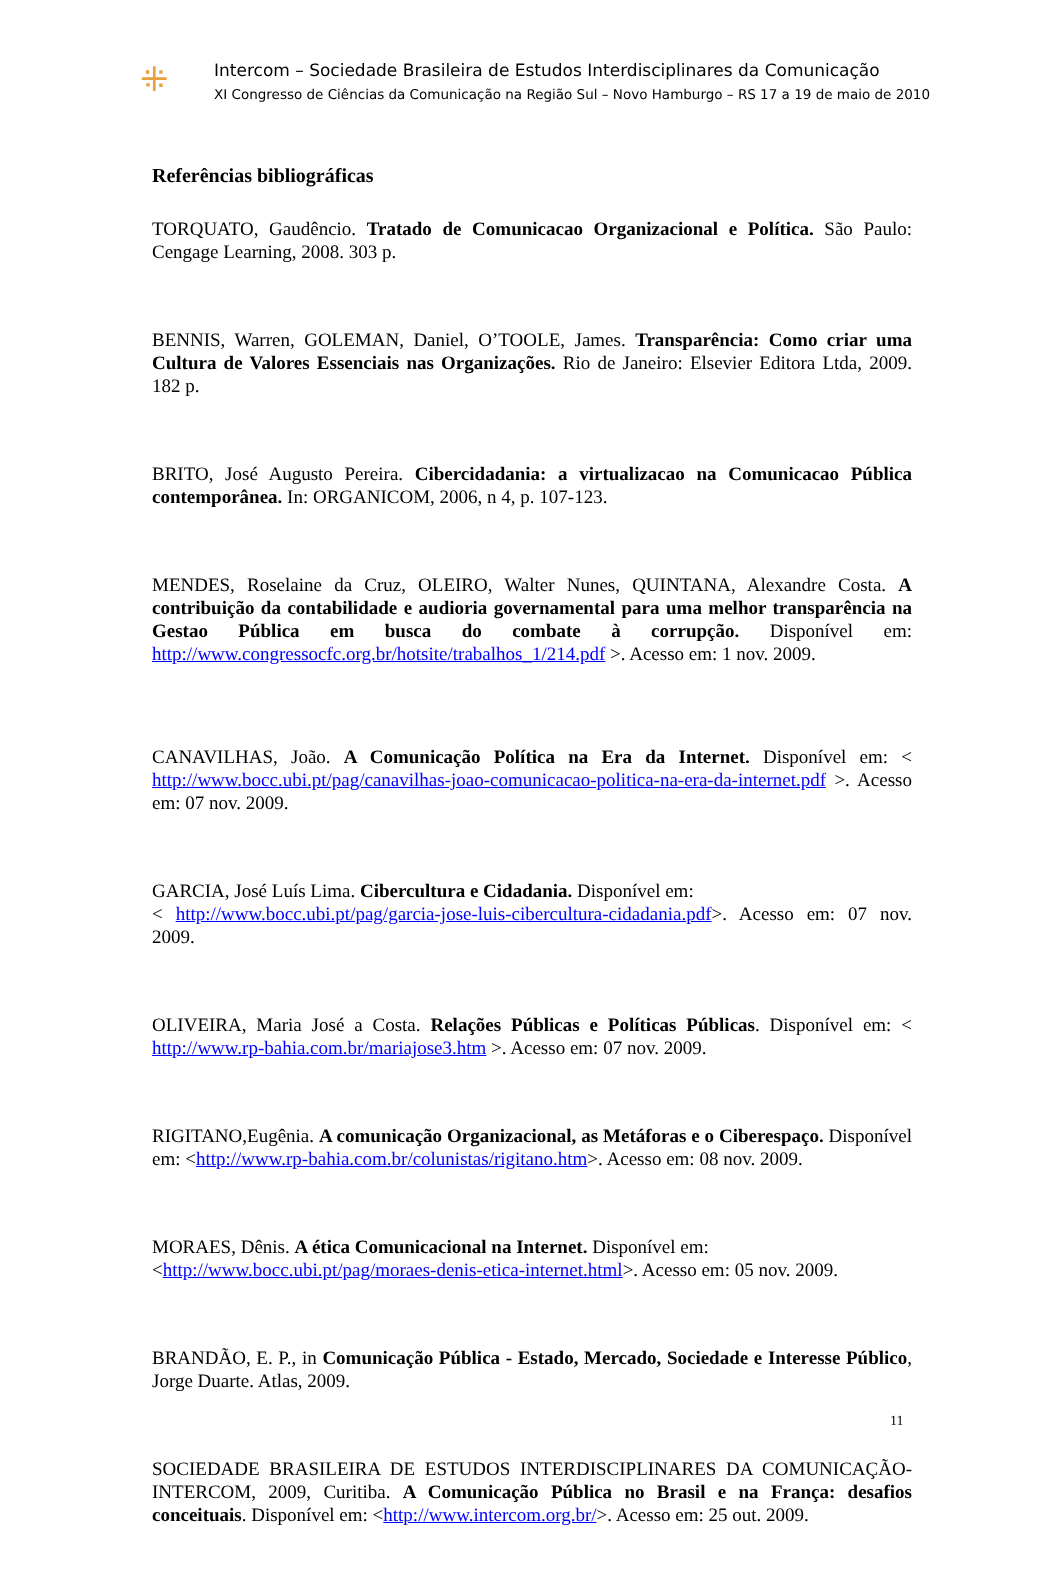⁜
Intercom – Sociedade Brasileira de Estudos Interdisciplinares da Comunicação
XI Congresso de Ciências da Comunicação na Região Sul – Novo Hamburgo – RS 17 a 19 de maio de 2010
Referências bibliográficas
TORQUATO, Gaudêncio. Tratado de Comunicacao Organizacional e Política. São Paulo: Cengage Learning, 2008. 303 p.
BENNIS, Warren, GOLEMAN, Daniel, O’TOOLE, James. Transparência: Como criar uma Cultura de Valores Essenciais nas Organizações. Rio de Janeiro: Elsevier Editora Ltda, 2009. 182 p.
BRITO, José Augusto Pereira. Cibercidadania: a virtualizacao na Comunicacao Pública contemporânea. In: ORGANICOM, 2006, n 4, p. 107-123.
MENDES, Roselaine da Cruz, OLEIRO, Walter Nunes, QUINTANA, Alexandre Costa. A contribuição da contabilidade e audioria governamental para uma melhor transparência na Gestao Pública em busca do combate à corrupção. Disponível em: http://www.congressocfc.org.br/hotsite/trabalhos_1/214.pdf >. Acesso em: 1 nov. 2009.
CANAVILHAS, João. A Comunicação Política na Era da Internet. Disponível em: < http://www.bocc.ubi.pt/pag/canavilhas-joao-comunicacao-politica-na-era-da-internet.pdf >. Acesso em: 07 nov. 2009.
GARCIA, José Luís Lima. Cibercultura e Cidadania. Disponível em:
< http://www.bocc.ubi.pt/pag/garcia-jose-luis-cibercultura-cidadania.pdf>. Acesso em: 07 nov. 2009.
OLIVEIRA, Maria José a Costa. Relações Públicas e Políticas Públicas. Disponível em: < http://www.rp-bahia.com.br/mariajose3.htm >. Acesso em: 07 nov. 2009.
RIGITANO,Eugênia. A comunicação Organizacional, as Metáforas e o Ciberespaço. Disponível em: <http://www.rp-bahia.com.br/colunistas/rigitano.htm>. Acesso em: 08 nov. 2009.
MORAES, Dênis. A ética Comunicacional na Internet. Disponível em:
<http://www.bocc.ubi.pt/pag/moraes-denis-etica-internet.html>. Acesso em: 05 nov. 2009.
BRANDÃO, E. P., in Comunicação Pública - Estado, Mercado, Sociedade e Interesse Público, Jorge Duarte. Atlas, 2009.
SOCIEDADE BRASILEIRA DE ESTUDOS INTERDISCIPLINARES DA COMUNICAÇÃO- INTERCOM, 2009, Curitiba. A Comunicação Pública no Brasil e na França: desafios conceituais. Disponível em: <http://www.intercom.org.br/>. Acesso em: 25 out. 2009.
11